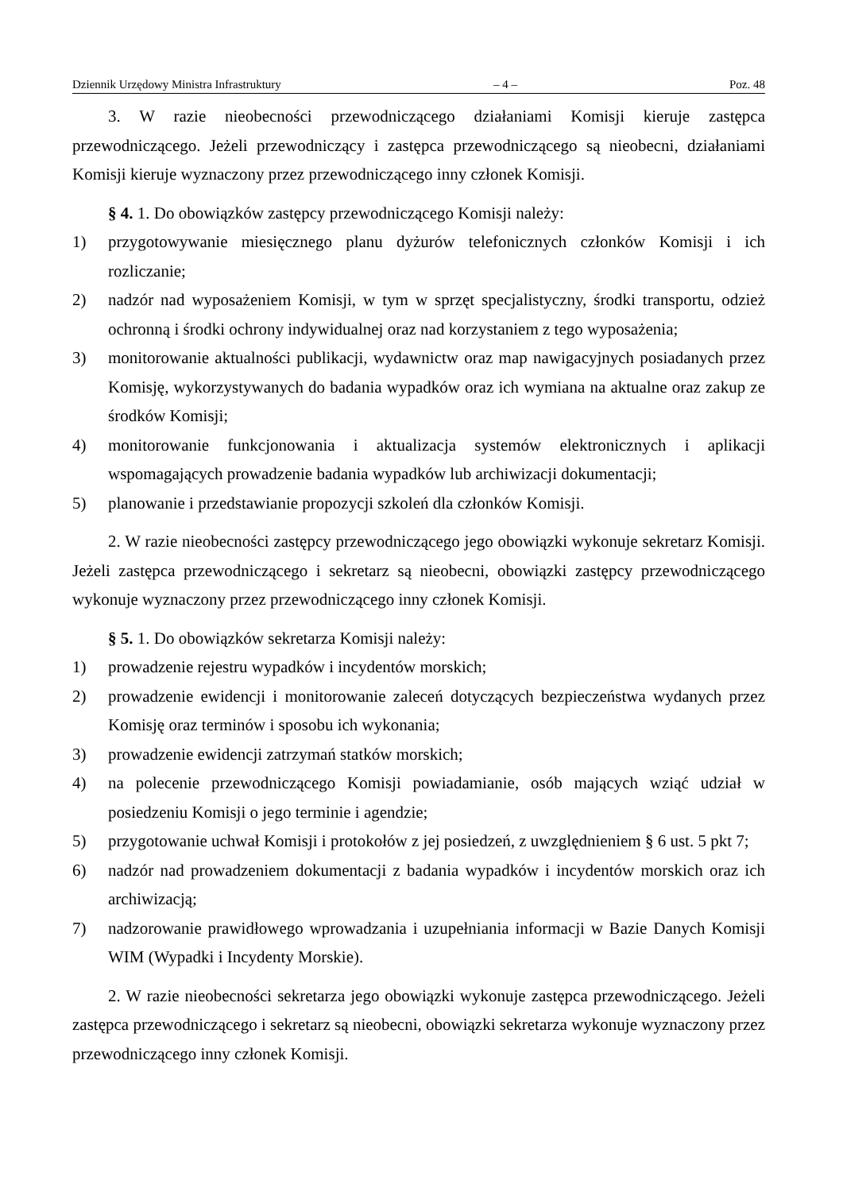Dziennik Urzędowy Ministra Infrastruktury – 4 – Poz. 48
3. W razie nieobecności przewodniczącego działaniami Komisji kieruje zastępca przewodniczącego. Jeżeli przewodniczący i zastępca przewodniczącego są nieobecni, działaniami Komisji kieruje wyznaczony przez przewodniczącego inny członek Komisji.
§ 4. 1. Do obowiązków zastępcy przewodniczącego Komisji należy:
1) przygotowywanie miesięcznego planu dyżurów telefonicznych członków Komisji i ich rozliczanie;
2) nadzór nad wyposażeniem Komisji, w tym w sprzęt specjalistyczny, środki transportu, odzież ochronną i środki ochrony indywidualnej oraz nad korzystaniem z tego wyposażenia;
3) monitorowanie aktualności publikacji, wydawnictw oraz map nawigacyjnych posiadanych przez Komisję, wykorzystywanych do badania wypadków oraz ich wymiana na aktualne oraz zakup ze środków Komisji;
4) monitorowanie funkcjonowania i aktualizacja systemów elektronicznych i aplikacji wspomagających prowadzenie badania wypadków lub archiwizacji dokumentacji;
5) planowanie i przedstawianie propozycji szkoleń dla członków Komisji.
2. W razie nieobecności zastępcy przewodniczącego jego obowiązki wykonuje sekretarz Komisji. Jeżeli zastępca przewodniczącego i sekretarz są nieobecni, obowiązki zastępcy przewodniczącego wykonuje wyznaczony przez przewodniczącego inny członek Komisji.
§ 5. 1. Do obowiązków sekretarza Komisji należy:
1) prowadzenie rejestru wypadków i incydentów morskich;
2) prowadzenie ewidencji i monitorowanie zaleceń dotyczących bezpieczeństwa wydanych przez Komisję oraz terminów i sposobu ich wykonania;
3) prowadzenie ewidencji zatrzymań statków morskich;
4) na polecenie przewodniczącego Komisji powiadamianie, osób mających wziąć udział w posiedzeniu Komisji o jego terminie i agendzie;
5) przygotowanie uchwał Komisji i protokołów z jej posiedzeń, z uwzględnieniem § 6 ust. 5 pkt 7;
6) nadzór nad prowadzeniem dokumentacji z badania wypadków i incydentów morskich oraz ich archiwizacją;
7) nadzorowanie prawidłowego wprowadzania i uzupełniania informacji w Bazie Danych Komisji WIM (Wypadki i Incydenty Morskie).
2. W razie nieobecności sekretarza jego obowiązki wykonuje zastępca przewodniczącego. Jeżeli zastępca przewodniczącego i sekretarz są nieobecni, obowiązki sekretarza wykonuje wyznaczony przez przewodniczącego inny członek Komisji.